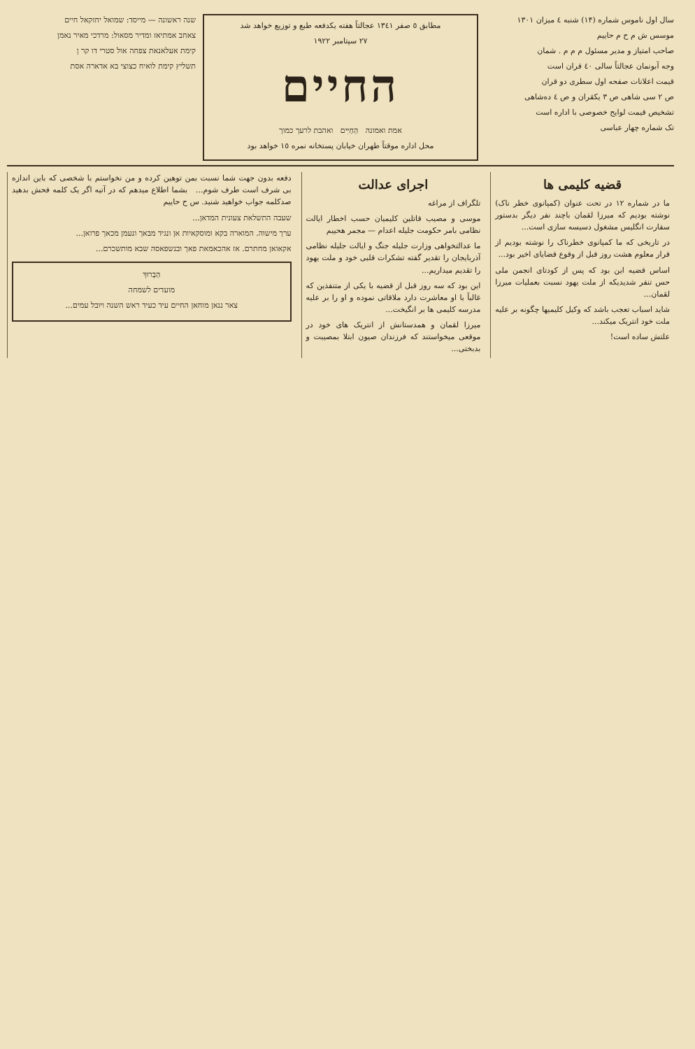سال اول ناموس شماره (۱۴) شنبه ٤ میزان ۱۳۰۱
موسس ش م ح م حاییم
صاحب امتیاز و مدیر مسئول م م م . شمان
وجه آبونمان عجالتاً سالی ٤٠ قران است
قیمت اعلانات صفحه اول سطری دو قران
ص ۲ سی شاهی ص ۳ یکقران و ص ٤ ده‌شاهی
تشخیص قیمت لوایح خصوصی با اداره است
تک شماره چهار عباسی
مطابق ٥ صفر ۱۳٤۱ عجالتاً هفته یکدفعه طبع و توزیع خواهد شد
۲۷ سپتامبر ۱۹۲۲
החיים
אמת ואמונה הַחַיִּים ואהבת לרעך כמוך
محل اداره موقتاً طهران خیابان پستخانه نمره ۱٥ خواهد بود
שנה ראשונה — מייסד: שמואל יחזקאל חיים
צאחב אמתיאז ומדיר מסאול: מרדכי מאיר נאמן
קימת אעלאנאת צפחה אול סטרי דו קר ן
תשליץ קימת לואיח כצוצי בא אדארה אסת
قضیه کلیمی ها
ما در شماره ۱۲ در تحت عنوان (کمپانوی خطر ناک) نوشته بودیم که میرزا لقمان باچند نفر دیگر بدستور سفارت انگلیس مشغول دسیسه سازی است...
در تاریخی که ما کمپانوی خطرناک را نوشته بودیم از قرار معلوم هشت روز قبل از وقوع قضایای اخیر بود...
اساس قضیه این بود که پس از کودتای انجمن ملی حس تنفر شدیدیکه از ملت یهود نسبت بعملیات میرزا لقمان...
شاید اسباب تعجب باشد که وکیل کلیمیها چگونه بر علیه ملت خود انتریک میکند...
علتش ساده است!
اجرای عدالت
تلگراف از مراغه
موسی و مصیب قاتلین کلیمیان حسب اخطار ایالت نظامی بامر حکومت جلیله اعدام — مجمر هحییم
ما عدالتخواهی وزارت جلیله جنگ و ایالت جلیله نظامی آذربایجان را تقدیر گفته تشکرات قلبی خود و ملت یهود را تقدیم میداریم...
این بود که سه روز قبل از قضیه با یکی از متنفذین که غالباً با او معاشرت دارد ملاقاتی نموده و او را بر علیه مدرسه کلیمی ها بر انگیخت...
میرزا لقمان و همدستانش از انتریک های خود در موقعی میخواستند که فرزندان صیون ابتلا بمصیبت و بدبختی...
دفعه بدون جهت شما نسبت بمن توهین کرده و من نخواستم با شخصی که باین اندازه بی شرف است طرف شوم... بشما اطلاع میدهم که در آتیه اگر یک کلمه فحش بدهید صدکلمه جواب خواهید شنید. س ح حاییم
שעבה התשלאת צעונית המדאן...
ערך מישוה. המוארה בקא ומוסקאיות אן ונגיד מבאך ונעמן מכאך פרואן...
אקאואן מחתרם. אז אהכאמאת פאך ובנשפאסה שבא מותשכרם...
הַבְרוּךְ
מועדים לשמחה
צאר ננאן מוחאן החיים עיד כעיד ראש השנה ויובל עמים...